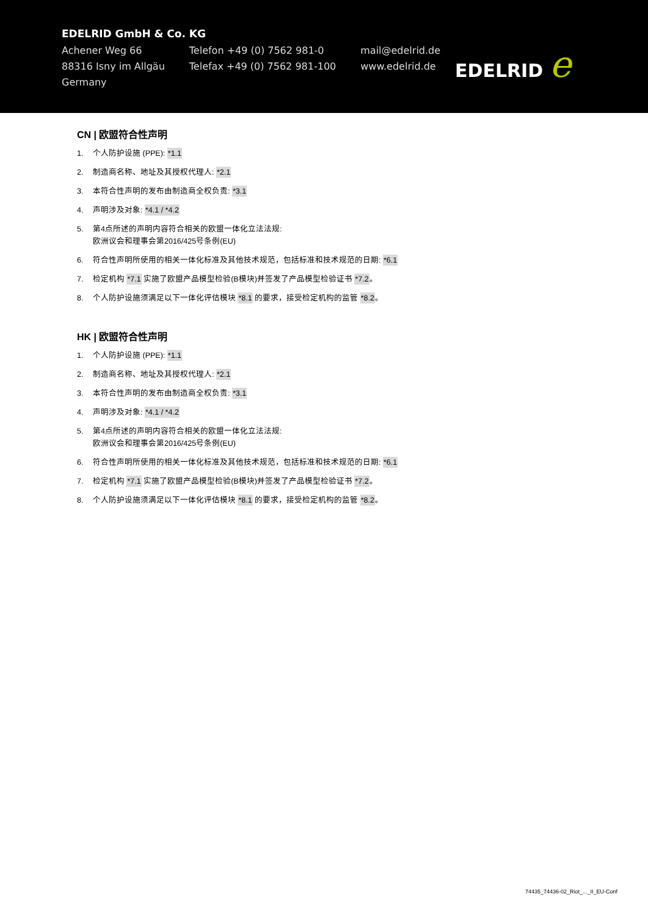EDELRID GmbH & Co. KG
Achener Weg 66
88316 Isny im Allgäu
Germany
Telefon +49 (0) 7562 981-0
Telefax +49 (0) 7562 981-100
mail@edelrid.de
www.edelrid.de
EDELRID e
CN | 欧盟符合性声明
1. 个人防护设施 (PPE): *1.1
2. 制造商名称、地址及其授权代理人: *2.1
3. 本符合性声明的发布由制造商全权负责: *3.1
4. 声明涉及对象: *4.1 / *4.2
5. 第4点所述的声明内容符合相关的欧盟一体化立法法规:
欧洲议会和理事会第2016/425号条例(EU)
6. 符合性声明所使用的相关一体化标准及其他技术规范，包括标准和技术规范的日期: *6.1
7. 检定机构 *7.1 实施了欧盟产品模型检验(B模块)并签发了产品模型检验证书 *7.2。
8. 个人防护设施须满足以下一体化评估模块 *8.1 的要求，接受检定机构的监管 *8.2。
HK | 欧盟符合性声明
1. 个人防护设施 (PPE): *1.1
2. 制造商名称、地址及其授权代理人: *2.1
3. 本符合性声明的发布由制造商全权负责: *3.1
4. 声明涉及对象: *4.1 / *4.2
5. 第4点所述的声明内容符合相关的欧盟一体化立法法规:
欧洲议会和理事会第2016/425号条例(EU)
6. 符合性声明所使用的相关一体化标准及其他技术规范，包括标准和技术规范的日期: *6.1
7. 检定机构 *7.1 实施了欧盟产品模型检验(B模块)并签发了产品模型检验证书 *7.2。
8. 个人防护设施须满足以下一体化评估模块 *8.1 的要求，接受检定机构的监管 *8.2。
74435_74436-02_Riot_..._II_EU-Conf